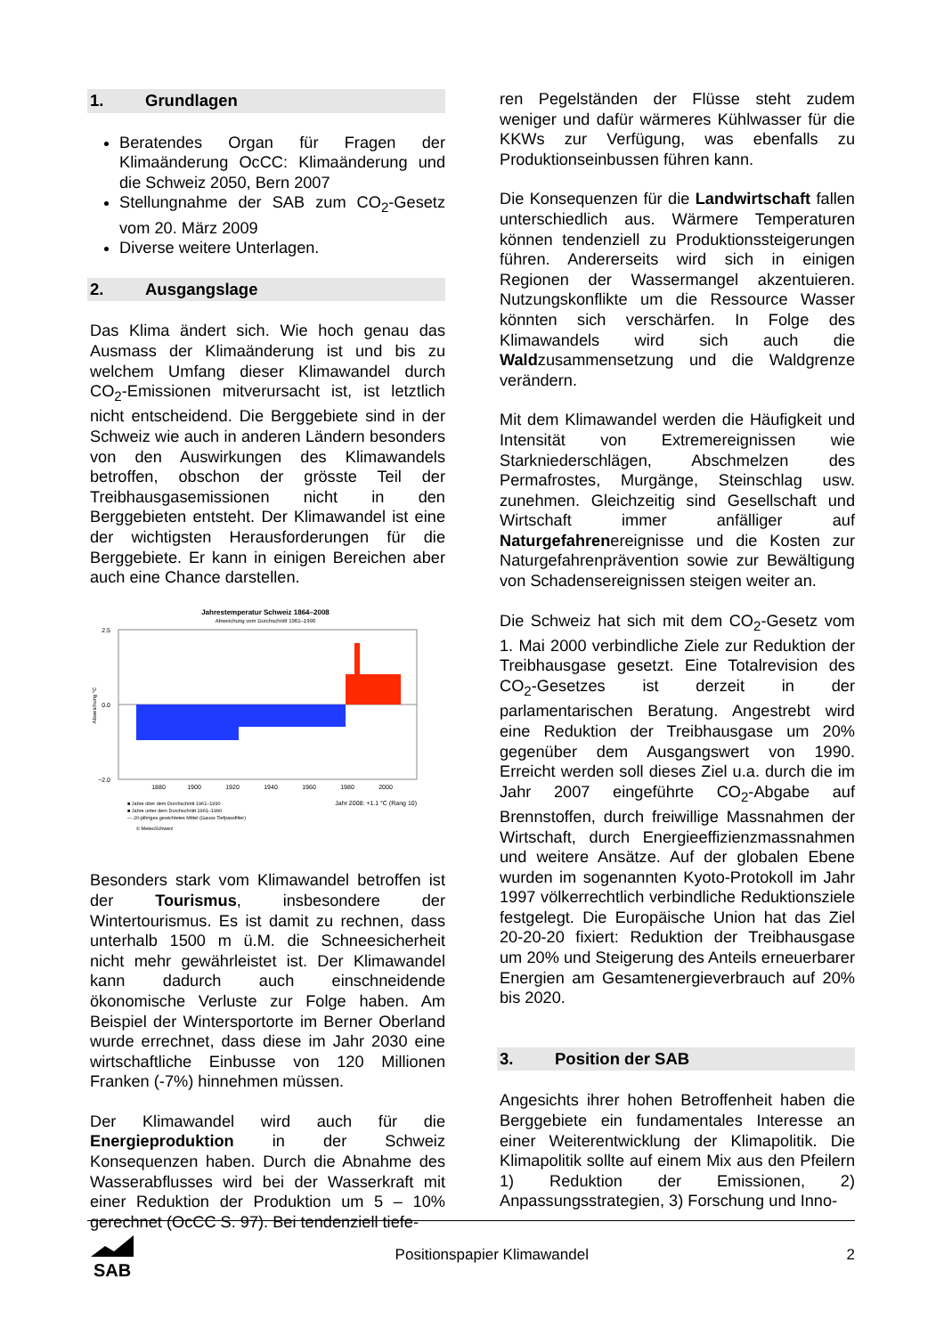1. Grundlagen
Beratendes Organ für Fragen der Klimaänderung OcCC: Klimaänderung und die Schweiz 2050, Bern 2007
Stellungnahme der SAB zum CO<sub>2</sub>-Gesetz vom 20. März 2009
Diverse weitere Unterlagen.
2. Ausgangslage
Das Klima ändert sich. Wie hoch genau das Ausmass der Klimaänderung ist und bis zu welchem Umfang dieser Klimawandel durch CO<sub>2</sub>-Emissionen mitverursacht ist, ist letztlich nicht entscheidend. Die Berggebiete sind in der Schweiz wie auch in anderen Ländern besonders von den Auswirkungen des Klimawandels betroffen, obschon der grösste Teil der Treibhausgasemissionen nicht in den Berggebieten entsteht. Der Klimawandel ist eine der wichtigsten Herausforderungen für die Berggebiete. Er kann in einigen Bereichen aber auch eine Chance darstellen.
Jahrestemperatur Schweiz 1864–2008
Abweichung vom Durchschnitt 1961–1990
2.5
0.0
−2.0
Abweichung °C
1880
1900
1920
1940
1960
1980
2000
■ Jahre über dem Durchschnitt 1961–1990
■ Jahre unter dem Durchschnitt 1961–1990
— 20-jähriges gewichtetes Mittel (Gauss Tiefpassfilter)
Jahr 2008: +1.1 °C (Rang 10)
© MeteoSchweiz
Besonders stark vom Klimawandel betroffen ist der Tourismus, insbesondere der Wintertourismus. Es ist damit zu rechnen, dass unterhalb 1500 m ü.M. die Schneesicherheit nicht mehr gewährleistet ist. Der Klimawandel kann dadurch auch einschneidende ökonomische Verluste zur Folge haben. Am Beispiel der Wintersportorte im Berner Oberland wurde errechnet, dass diese im Jahr 2030 eine wirtschaftliche Einbusse von 120 Millionen Franken (-7%) hinnehmen müssen.
Der Klimawandel wird auch für die Energieproduktion in der Schweiz Konsequenzen haben. Durch die Abnahme des Wasserabflusses wird bei der Wasserkraft mit einer Reduktion der Produktion um 5 – 10% gerechnet (OcCC S. 97). Bei tendenziell tiefe-
ren Pegelständen der Flüsse steht zudem weniger und dafür wärmeres Kühlwasser für die KKWs zur Verfügung, was ebenfalls zu Produktionseinbussen führen kann.
Die Konsequenzen für die Landwirtschaft fallen unterschiedlich aus. Wärmere Temperaturen können tendenziell zu Produktionssteigerungen führen. Andererseits wird sich in einigen Regionen der Wassermangel akzentuieren. Nutzungskonflikte um die Ressource Wasser könnten sich verschärfen. In Folge des Klimawandels wird sich auch die Waldzusammensetzung und die Waldgrenze verändern.
Mit dem Klimawandel werden die Häufigkeit und Intensität von Extremereignissen wie Starkniederschlägen, Abschmelzen des Permafrostes, Murgänge, Steinschlag usw. zunehmen. Gleichzeitig sind Gesellschaft und Wirtschaft immer anfälliger auf Naturgefahrenereignisse und die Kosten zur Naturgefahrenprävention sowie zur Bewältigung von Schadensereignissen steigen weiter an.
Die Schweiz hat sich mit dem CO<sub>2</sub>-Gesetz vom 1. Mai 2000 verbindliche Ziele zur Reduktion der Treibhausgase gesetzt. Eine Totalrevision des CO<sub>2</sub>-Gesetzes ist derzeit in der parlamentarischen Beratung. Angestrebt wird eine Reduktion der Treibhausgase um 20% gegenüber dem Ausgangswert von 1990. Erreicht werden soll dieses Ziel u.a. durch die im Jahr 2007 eingeführte CO<sub>2</sub>-Abgabe auf Brennstoffen, durch freiwillige Massnahmen der Wirtschaft, durch Energieeffizienzmassnahmen und weitere Ansätze. Auf der globalen Ebene wurden im sogenannten Kyoto-Protokoll im Jahr 1997 völkerrechtlich verbindliche Reduktionsziele festgelegt. Die Europäische Union hat das Ziel 20-20-20 fixiert: Reduktion der Treibhausgase um 20% und Steigerung des Anteils erneuerbarer Energien am Gesamtenergieverbrauch auf 20% bis 2020.
3. Position der SAB
Angesichts ihrer hohen Betroffenheit haben die Berggebiete ein fundamentales Interesse an einer Weiterentwicklung der Klimapolitik. Die Klimapolitik sollte auf einem Mix aus den Pfeilern 1) Reduktion der Emissionen, 2) Anpassungsstrategien, 3) Forschung und Inno-
SAB
Positionspapier Klimawandel 2